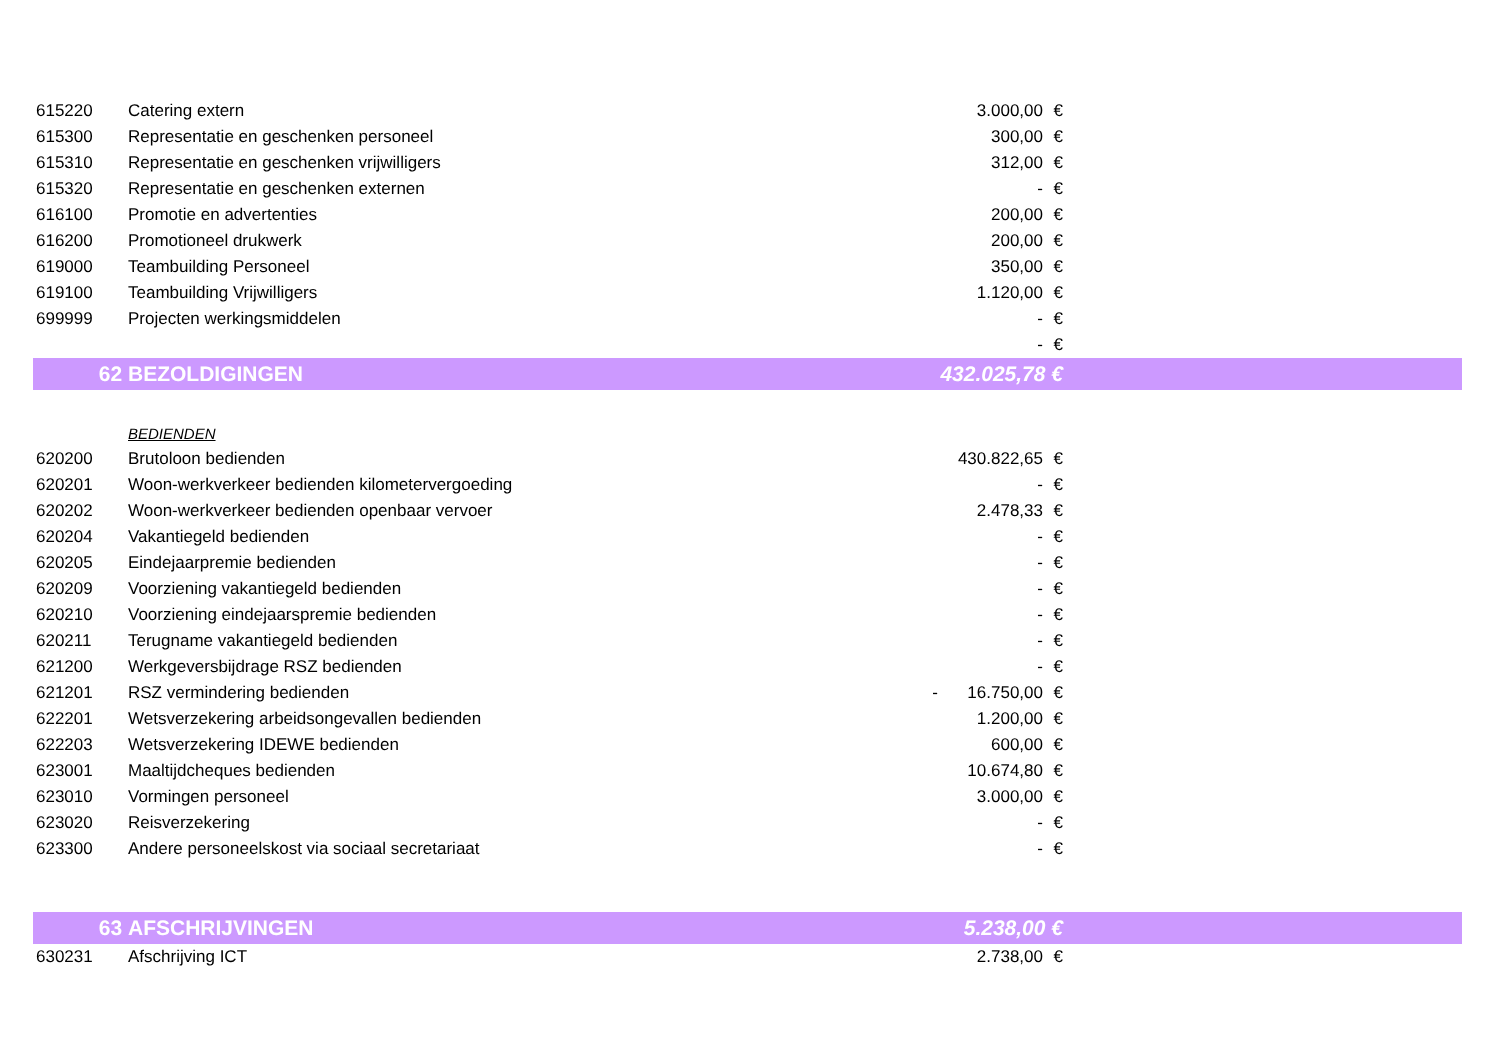| 615220 | Catering extern | | 3.000,00 | € | |
| 615300 | Representatie en geschenken personeel | | 300,00 | € | |
| 615310 | Representatie en geschenken vrijwilligers | | 312,00 | € | |
| 615320 | Representatie en geschenken externen | | - | € | |
| 616100 | Promotie en advertenties | | 200,00 | € | |
| 616200 | Promotioneel drukwerk | | 200,00 | € | |
| 619000 | Teambuilding Personeel | | 350,00 | € | |
| 619100 | Teambuilding Vrijwilligers | | 1.120,00 | € | |
| 699999 | Projecten werkingsmiddelen | | - | € | |
| | | | - | € | |
| 62 | BEZOLDIGINGEN | | 432.025,78 € | | |
| | BEDIENDEN | | | | |
| 620200 | Brutoloon bedienden | | 430.822,65 | € | |
| 620201 | Woon-werkverkeer bedienden kilometervergoeding | | - | € | |
| 620202 | Woon-werkverkeer bedienden openbaar vervoer | | 2.478,33 | € | |
| 620204 | Vakantiegeld bedienden | | - | € | |
| 620205 | Eindejaarpremie bedienden | | - | € | |
| 620209 | Voorziening vakantiegeld bedienden | | - | € | |
| 620210 | Voorziening eindejaarspremie bedienden | | - | € | |
| 620211 | Terugname vakantiegeld bedienden | | - | € | |
| 621200 | Werkgeversbijdrage RSZ bedienden | | - | € | |
| 621201 | RSZ vermindering bedienden | - | 16.750,00 | € | |
| 622201 | Wetsverzekering arbeidsongevallen bedienden | | 1.200,00 | € | |
| 622203 | Wetsverzekering IDEWE bedienden | | 600,00 | € | |
| 623001 | Maaltijdcheques bedienden | | 10.674,80 | € | |
| 623010 | Vormingen personeel | | 3.000,00 | € | |
| 623020 | Reisverzekering | | - | € | |
| 623300 | Andere personeelskost via sociaal secretariaat | | - | € | |
| 63 | AFSCHRIJVINGEN | | 5.238,00 € | | |
| 630231 | Afschrijving ICT | | 2.738,00 | € | |